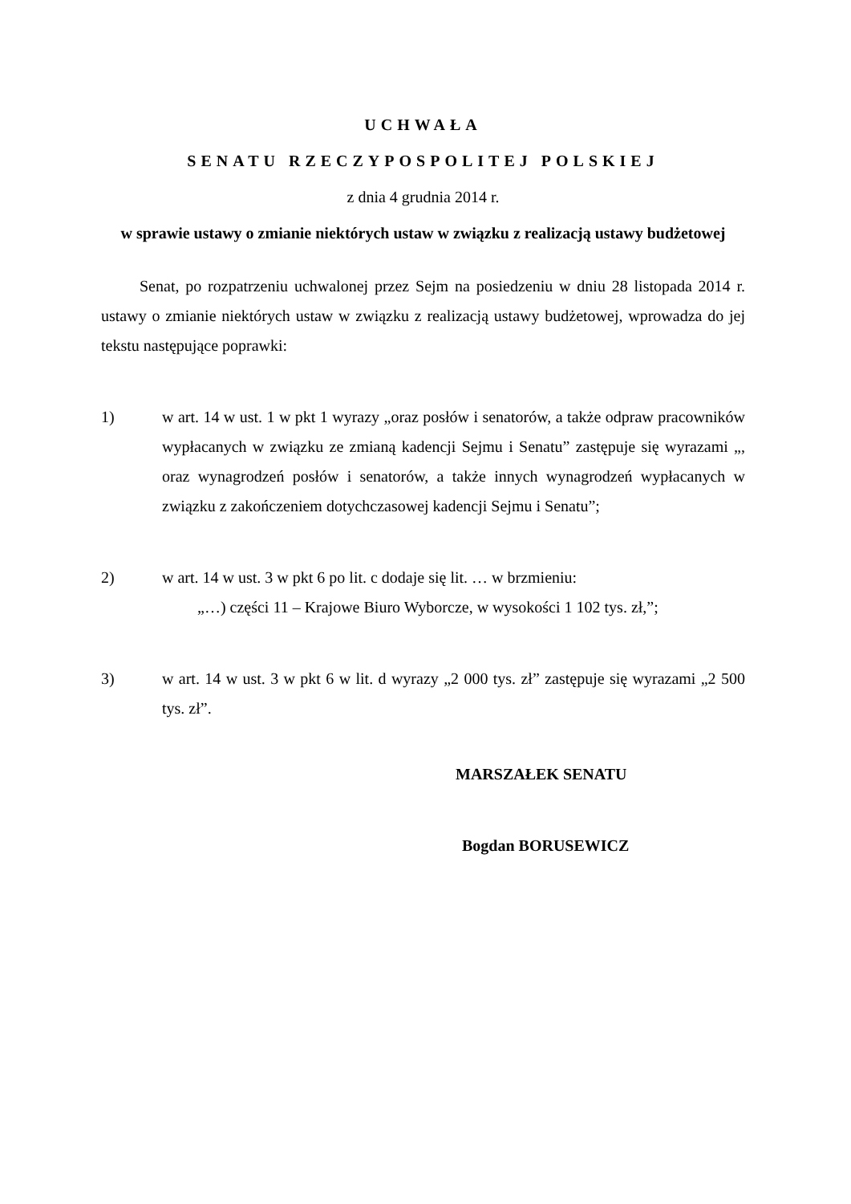UCHWAŁA
SENATU RZECZYPOSPOLITEJ POLSKIEJ
z dnia 4 grudnia 2014 r.
w sprawie ustawy o zmianie niektórych ustaw w związku z realizacją ustawy budżetowej
Senat, po rozpatrzeniu uchwalonej przez Sejm na posiedzeniu w dniu 28 listopada 2014 r. ustawy o zmianie niektórych ustaw w związku z realizacją ustawy budżetowej, wprowadza do jej tekstu następujące poprawki:
1) w art. 14 w ust. 1 w pkt 1 wyrazy „oraz posłów i senatorów, a także odpraw pracowników wypłacanych w związku ze zmianą kadencji Sejmu i Senatu” zastępuje się wyrazami „, oraz wynagrodzeń posłów i senatorów, a także innych wynagrodzeń wypłacanych w związku z zakończeniem dotychczasowej kadencji Sejmu i Senatu”;
2) w art. 14 w ust. 3 w pkt 6 po lit. c dodaje się lit. … w brzmieniu:
„…) części 11 – Krajowe Biuro Wyborcze, w wysokości 1 102 tys. zł,”;
3) w art. 14 w ust. 3 w pkt 6 w lit. d wyrazy „2 000 tys. zł” zastępuje się wyrazami „2 500 tys. zł”.
MARSZAŁEK SENATU
Bogdan BORUSEWICZ